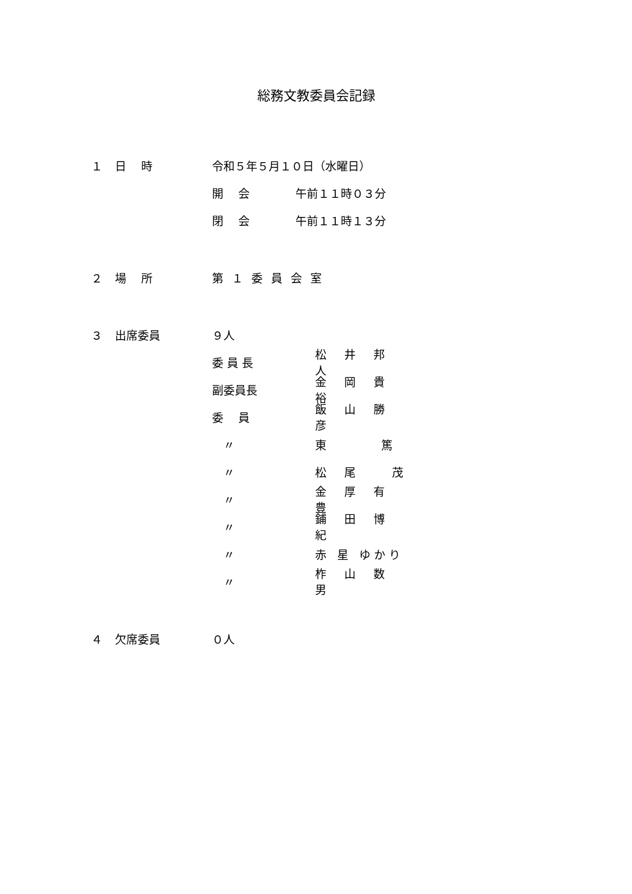総務文教委員会記録
１ 日　 時 令和５年５月１０日（水曜日）
開　 会 午前１１時０３分
閉　 会 午前１１時１３分
２ 場　 所 第１委員会室
３ 出席委員 ９人
委 員 長 松 井 邦 人
副委員長 金 岡 貴 裕
委　 員 飯 山 勝 彦
　〃 東　　 篤
　〃 松 尾　 茂
　〃 金 厚 有 豊
　〃 鋪 田 博 紀
　〃 赤 星 ゆかり
　〃 柞 山 数 男
４ 欠席委員 ０人